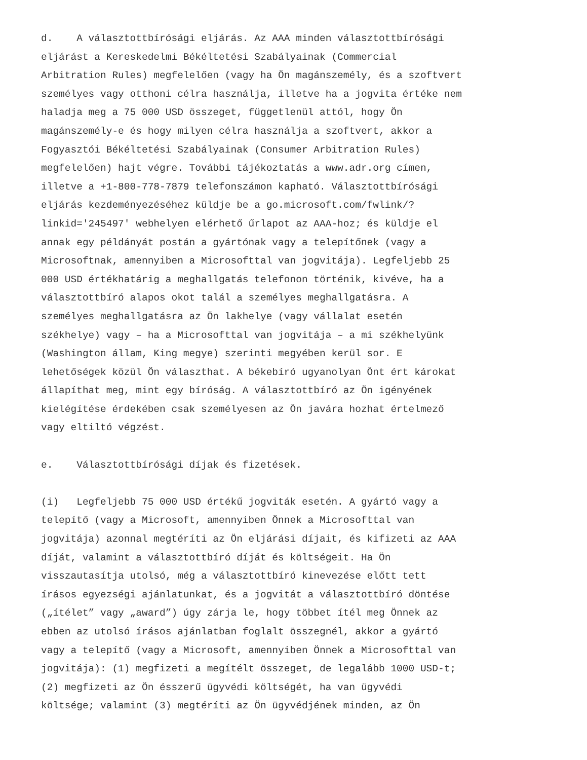d. A választottbírósági eljárás. Az AAA minden választottbírósági eljárást a Kereskedelmi Békéltetési Szabályainak (Commercial Arbitration Rules) megfelelően (vagy ha Ön magánszemély, és a szoftvert személyes vagy otthoni célra használja, illetve ha a jogvita értéke nem haladja meg a 75 000 USD összeget, függetlenül attól, hogy Ön magánszemély-e és hogy milyen célra használja a szoftvert, akkor a Fogyasztói Békéltetési Szabályainak (Consumer Arbitration Rules) megfelelően) hajt végre. További tájékoztatás a www.adr.org címen, illetve a +1-800-778-7879 telefonszámon kapható. Választottbírósági eljárás kezdeményezéséhez küldje be a go.microsoft.com/fwlink/? linkid='245497' webhelyen elérhető űrlapot az AAA-hoz; és küldje el annak egy példányát postán a gyártónak vagy a telepítőnek (vagy a Microsoftnak, amennyiben a Microsofttal van jogvitája). Legfeljebb 25 000 USD értékhatárig a meghallgatás telefonon történik, kivéve, ha a választottbíró alapos okot talál a személyes meghallgatásra. A személyes meghallgatásra az Ön lakhelye (vagy vállalat esetén székhelye) vagy – ha a Microsofttal van jogvitája – a mi székhelyünk (Washington állam, King megye) szerinti megyében kerül sor. E lehetőségek közül Ön választhat. A békebíró ugyanolyan Önt ért károkat állapíthat meg, mint egy bíróság. A választottbíró az Ön igényének kielégítése érdekében csak személyesen az Ön javára hozhat értelmező vagy eltiltó végzést.
e. Választottbírósági díjak és fizetések.
(i) Legfeljebb 75 000 USD értékű jogviták esetén. A gyártó vagy a telepítő (vagy a Microsoft, amennyiben Önnek a Microsofttal van jogvitája) azonnal megtéríti az Ön eljárási díjait, és kifizeti az AAA díját, valamint a választottbíró díját és költségeit. Ha Ön visszautasítja utolsó, még a választottbíró kinevezése előtt tett írásos egyezségi ajánlatunkat, és a jogvitát a választottbíró döntése („ítélet” vagy „award”) úgy zárja le, hogy többet ítél meg Önnek az ebben az utolsó írásos ajánlatban foglalt összegnél, akkor a gyártó vagy a telepítő (vagy a Microsoft, amennyiben Önnek a Microsofttal van jogvitája): (1) megfizeti a megítélt összeget, de legalább 1000 USD-t; (2) megfizeti az Ön ésszerű ügyvédi költségét, ha van ügyvédi költsége; valamint (3) megtéríti az Ön ügyvédjének minden, az Ön